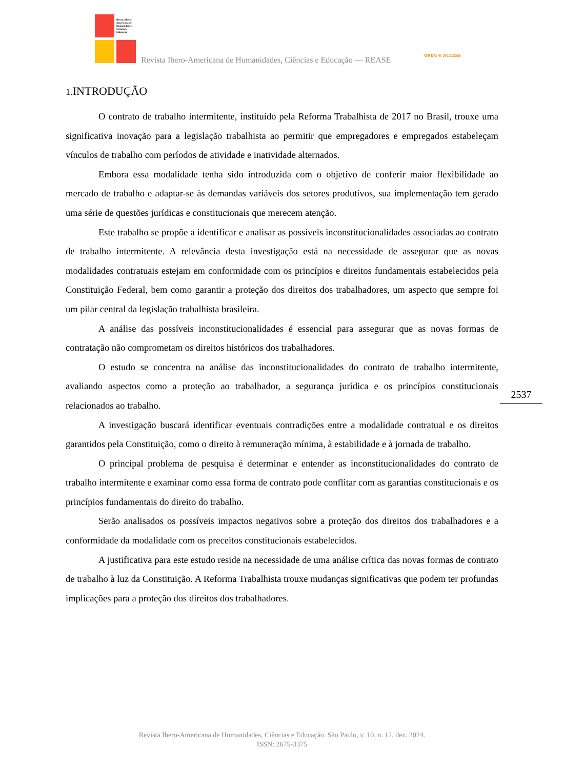Revista Ibero-
Americana de
Humanidades,
Ciências e
Educação
Revista Ibero-Americana de Humanidades, Ciências e Educação — REASE
OPEN ⊙ ACCESS
1. INTRODUÇÃO
O contrato de trabalho intermitente, instituído pela Reforma Trabalhista de 2017 no Brasil, trouxe uma significativa inovação para a legislação trabalhista ao permitir que empregadores e empregados estabeleçam vínculos de trabalho com períodos de atividade e inatividade alternados.
Embora essa modalidade tenha sido introduzida com o objetivo de conferir maior flexibilidade ao mercado de trabalho e adaptar-se às demandas variáveis dos setores produtivos, sua implementação tem gerado uma série de questões jurídicas e constitucionais que merecem atenção.
Este trabalho se propõe a identificar e analisar as possíveis inconstitucionalidades associadas ao contrato de trabalho intermitente. A relevância desta investigação está na necessidade de assegurar que as novas modalidades contratuais estejam em conformidade com os princípios e direitos fundamentais estabelecidos pela Constituição Federal, bem como garantir a proteção dos direitos dos trabalhadores, um aspecto que sempre foi um pilar central da legislação trabalhista brasileira.
A análise das possíveis inconstitucionalidades é essencial para assegurar que as novas formas de contratação não comprometam os direitos históricos dos trabalhadores.
O estudo se concentra na análise das inconstitucionalidades do contrato de trabalho intermitente, avaliando aspectos como a proteção ao trabalhador, a segurança jurídica e os princípios constitucionais relacionados ao trabalho.
A investigação buscará identificar eventuais contradições entre a modalidade contratual e os direitos garantidos pela Constituição, como o direito à remuneração mínima, à estabilidade e à jornada de trabalho.
O principal problema de pesquisa é determinar e entender as inconstitucionalidades do contrato de trabalho intermitente e examinar como essa forma de contrato pode conflitar com as garantias constitucionais e os princípios fundamentais do direito do trabalho.
Serão analisados os possíveis impactos negativos sobre a proteção dos direitos dos trabalhadores e a conformidade da modalidade com os preceitos constitucionais estabelecidos.
A justificativa para este estudo reside na necessidade de uma análise crítica das novas formas de contrato de trabalho à luz da Constituição. A Reforma Trabalhista trouxe mudanças significativas que podem ter profundas implicações para a proteção dos direitos dos trabalhadores.
2537
Revista Ibero-Americana de Humanidades, Ciências e Educação. São Paulo, v. 10, n. 12, dez. 2024.
ISSN: 2675-3375